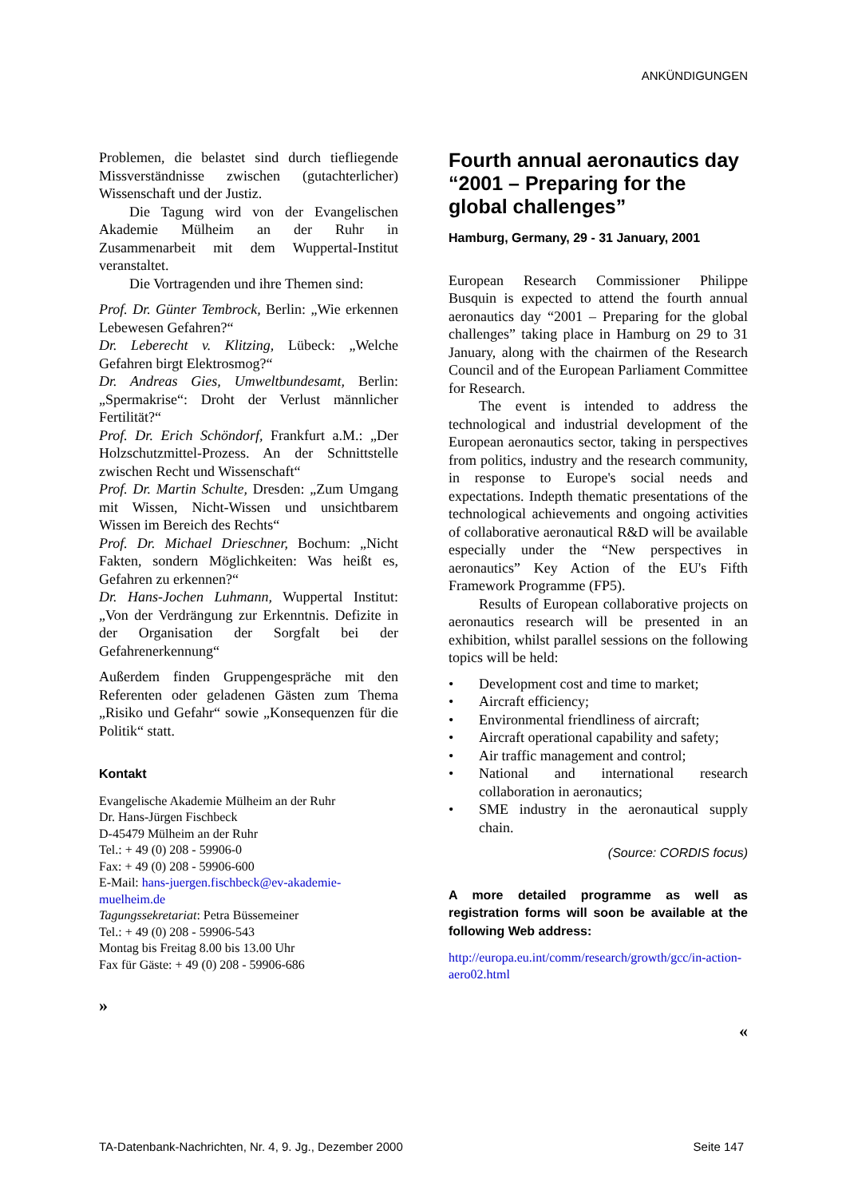ANKÜNDIGUNGEN
Problemen, die belastet sind durch tiefliegende Missverständnisse zwischen (gutachterlicher) Wissenschaft und der Justiz.
Die Tagung wird von der Evangelischen Akademie Mülheim an der Ruhr in Zusammenarbeit mit dem Wuppertal-Institut veranstaltet.
Die Vortragenden und ihre Themen sind:
Prof. Dr. Günter Tembrock, Berlin: „Wie erkennen Lebewesen Gefahren?“
Dr. Leberecht v. Klitzing, Lübeck: „Welche Gefahren birgt Elektrosmog?“
Dr. Andreas Gies, Umweltbundesamt, Berlin: „Spermakrise“: Droht der Verlust männlicher Fertilität?“
Prof. Dr. Erich Schöndorf, Frankfurt a.M.: „Der Holzschutzmittel-Prozess. An der Schnittstelle zwischen Recht und Wissenschaft“
Prof. Dr. Martin Schulte, Dresden: „Zum Umgang mit Wissen, Nicht-Wissen und unsichtbarem Wissen im Bereich des Rechts“
Prof. Dr. Michael Drieschner, Bochum: „Nicht Fakten, sondern Möglichkeiten: Was heißt es, Gefahren zu erkennen?“
Dr. Hans-Jochen Luhmann, Wuppertal Institut: „Von der Verdrängung zur Erkenntnis. Defizite in der Organisation der Sorgfalt bei der Gefahrenerkennung“
Außerdem finden Gruppengespräche mit den Referenten oder geladenen Gästen zum Thema „Risiko und Gefahr“ sowie „Konsequenzen für die Politik“ statt.
Kontakt
Evangelische Akademie Mülheim an der Ruhr
Dr. Hans-Jürgen Fischbeck
D-45479 Mülheim an der Ruhr
Tel.: + 49 (0) 208 - 59906-0
Fax: + 49 (0) 208 - 59906-600
E-Mail: hans-juergen.fischbeck@ev-akademie-muelheim.de
Tagungssekretariat: Petra Büssemeiner
Tel.: + 49 (0) 208 - 59906-543
Montag bis Freitag 8.00 bis 13.00 Uhr
Fax für Gäste: + 49 (0) 208 - 59906-686
»
Fourth annual aeronautics day “2001 – Preparing for the global challenges”
Hamburg, Germany, 29 - 31 January, 2001
European Research Commissioner Philippe Busquin is expected to attend the fourth annual aeronautics day “2001 – Preparing for the global challenges” taking place in Hamburg on 29 to 31 January, along with the chairmen of the Research Council and of the European Parliament Committee for Research.
The event is intended to address the technological and industrial development of the European aeronautics sector, taking in perspectives from politics, industry and the research community, in response to Europe's social needs and expectations. Indepth thematic presentations of the technological achievements and ongoing activities of collaborative aeronautical R&D will be available especially under the “New perspectives in aeronautics” Key Action of the EU's Fifth Framework Programme (FP5).
Results of European collaborative projects on aeronautics research will be presented in an exhibition, whilst parallel sessions on the following topics will be held:
• Development cost and time to market;
• Aircraft efficiency;
• Environmental friendliness of aircraft;
• Aircraft operational capability and safety;
• Air traffic management and control;
• National and international research collaboration in aeronautics;
• SME industry in the aeronautical supply chain.
(Source: CORDIS focus)
A more detailed programme as well as registration forms will soon be available at the following Web address:
http://europa.eu.int/comm/research/growth/gcc/in-action-aero02.html
«
TA-Datenbank-Nachrichten, Nr. 4, 9. Jg., Dezember 2000 Seite 147